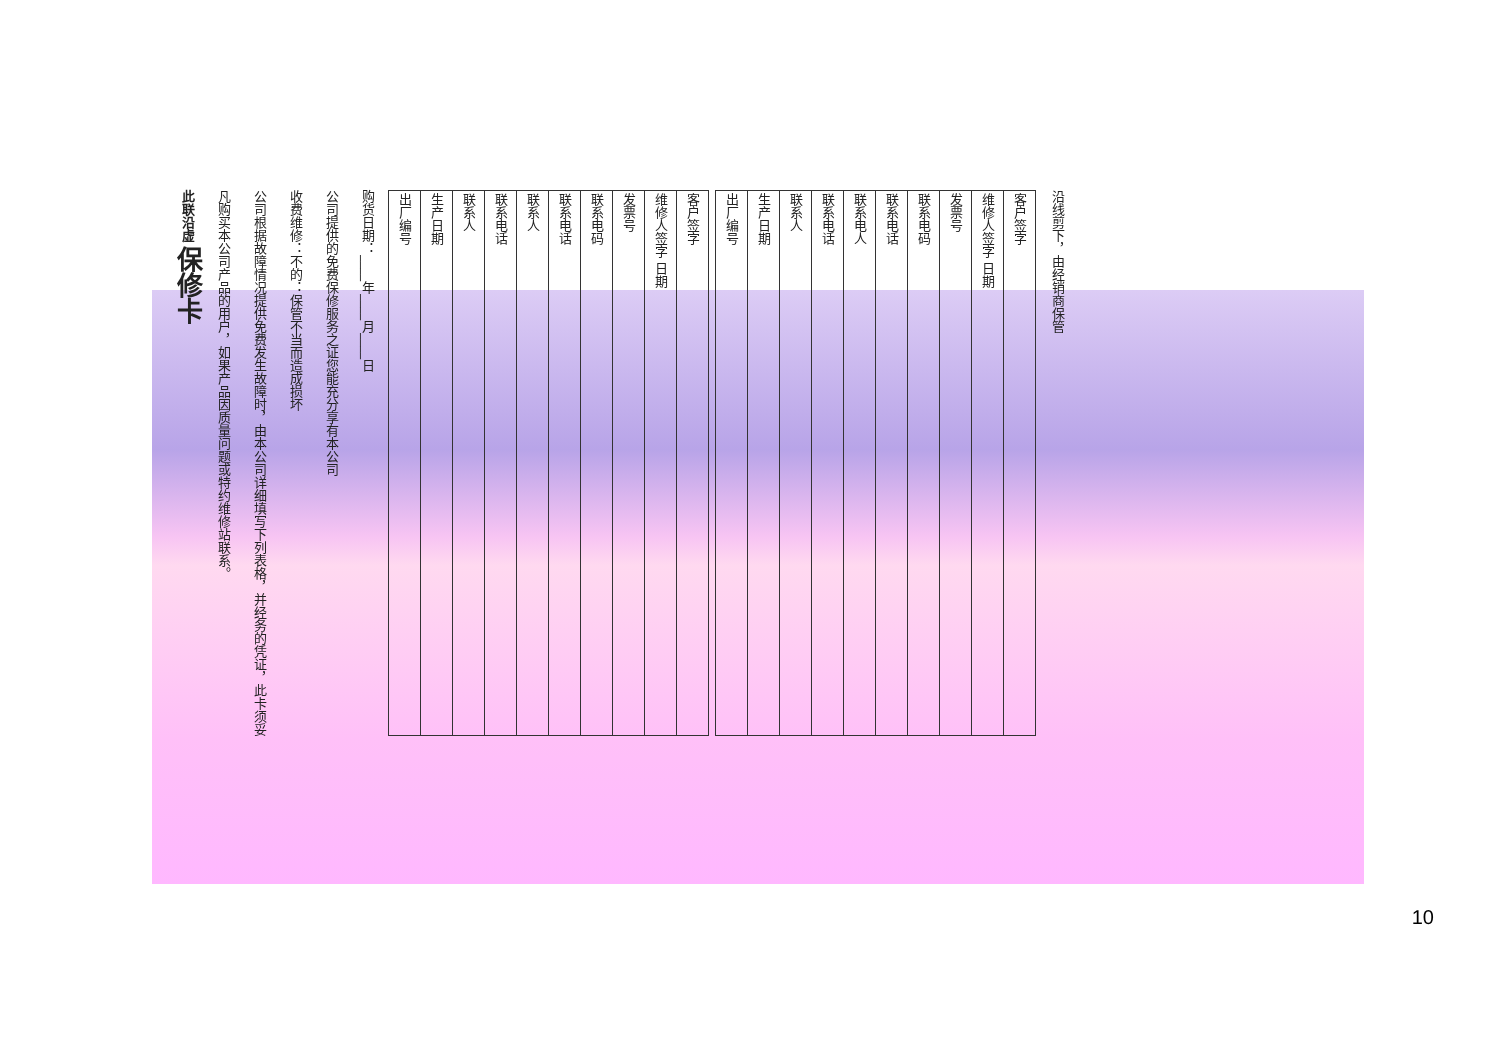此联沿虚 保修卡
凡购买本公司产品的用户，如果产品因质量问题或特约维修站联系。
公司根据故障情况提供免费发生故障时，由本公司详细填写下列表格，并经务的凭证，此卡须妥
收费维修：不的：保管不当而造成损坏
公司提供的免费保修服务之证您能充分享有本公司
购货日期：____年____月____日
| 出厂编号 | 生产日期 | 联系人 | 联系电话 | 联系人 | 联系电话 | 联系电码 | 发票号 | 维修人签字 日期 | 客户签字 |
| 出厂编号 | 生产日期 | 联系人 | 联系电话 | 联系电人 | 联系电话 | 联系电码 | 发票号 | 维修人签字 日期 | 客户签字 |
沿线剪下，由经销商保管
10